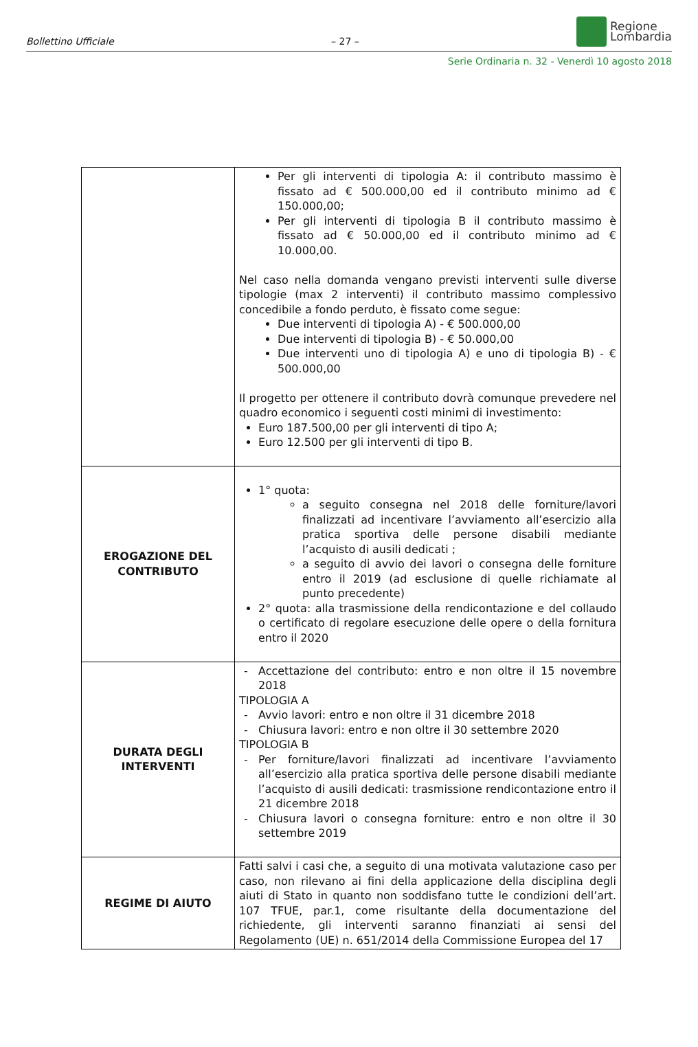Bollettino Ufficiale – 27 –
Regione
Lombardia
Serie Ordinaria n. 32 - Venerdì 10 agosto 2018
| | Per gli interventi di tipologia A: il contributo massimo è fissato ad € 500.000,00 ed il contributo minimo ad € 150.000,00; Per gli interventi di tipologia B il contributo massimo è fissato ad € 50.000,00 ed il contributo minimo ad € 10.000,00. Nel caso nella domanda vengano previsti interventi sulle diverse tipologie (max 2 interventi) il contributo massimo complessivo concedibile a fondo perduto, è fissato come segue: Due interventi di tipologia A) - € 500.000,00 Due interventi di tipologia B) - € 50.000,00 Due interventi uno di tipologia A) e uno di tipologia B) - € 500.000,00 Il progetto per ottenere il contributo dovrà comunque prevedere nel quadro economico i seguenti costi minimi di investimento: Euro 187.500,00 per gli interventi di tipo A; Euro 12.500 per gli interventi di tipo B. |
| EROGAZIONE DEL CONTRIBUTO | 1° quota: a seguito consegna nel 2018 delle forniture/lavori finalizzati ad incentivare l’avviamento all’esercizio alla pratica sportiva delle persone disabili mediante l’acquisto di ausili dedicati ; a seguito di avvio dei lavori o consegna delle forniture entro il 2019 (ad esclusione di quelle richiamate al punto precedente) 2° quota: alla trasmissione della rendicontazione e del collaudo o certificato di regolare esecuzione delle opere o della fornitura entro il 2020 |
| DURATA DEGLI INTERVENTI | Accettazione del contributo: entro e non oltre il 15 novembre 2018 TIPOLOGIA A Avvio lavori: entro e non oltre il 31 dicembre 2018 Chiusura lavori: entro e non oltre il 30 settembre 2020 TIPOLOGIA B Per forniture/lavori finalizzati ad incentivare l’avviamento all’esercizio alla pratica sportiva delle persone disabili mediante l’acquisto di ausili dedicati: trasmissione rendicontazione entro il 21 dicembre 2018 Chiusura lavori o consegna forniture: entro e non oltre il 30 settembre 2019 |
| REGIME DI AIUTO | Fatti salvi i casi che, a seguito di una motivata valutazione caso per caso, non rilevano ai fini della applicazione della disciplina degli aiuti di Stato in quanto non soddisfano tutte le condizioni dell’art. 107 TFUE, par.1, come risultante della documentazione del richiedente, gli interventi saranno finanziati ai sensi del Regolamento (UE) n. 651/2014 della Commissione Europea del 17 |